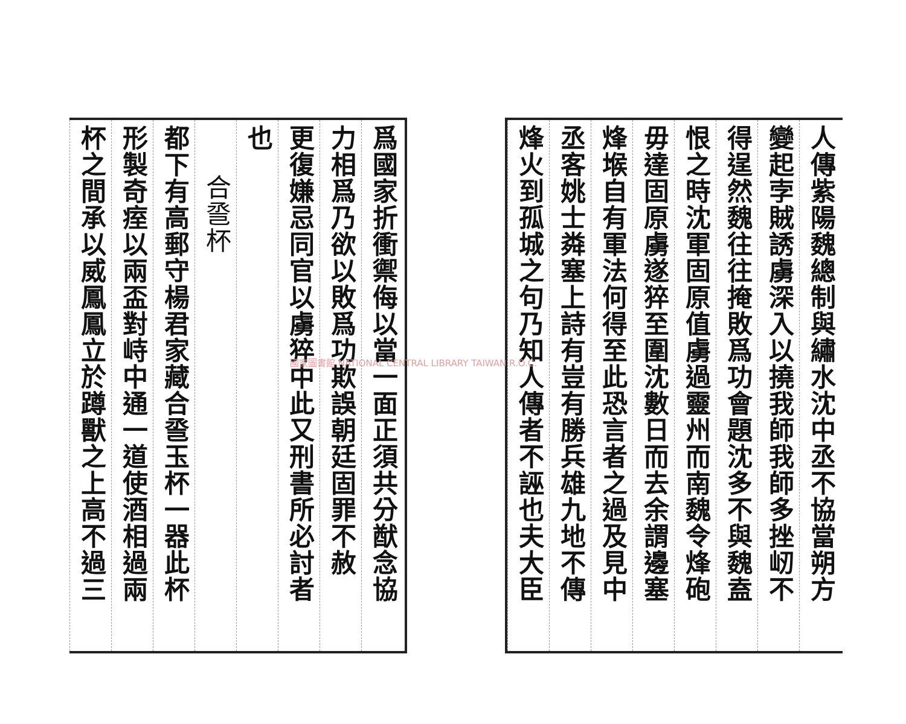人傳紫陽魏總制與繡水沈中丞不協當朔方
變起孛賊誘虜深入以撓我師我師多挫屻不
得逞然魏往往掩敗爲功會題沈多不與魏盍
恨之時沈軍固原值虜過靈州而南魏令烽砲
毋達固原虜遂猝至圍沈數日而去余謂邊塞
烽堠自有軍法何得至此恐言者之過及見中
丞客姚士粦塞上詩有豈有勝兵雄九地不傳
烽火到孤城之句乃知人傳者不誣也夫大臣
爲國家折衝禦侮以當一面正須共分猷念協
力相爲乃欲以敗爲功欺誤朝廷固罪不赦
更復嫌忌同官以虜猝中此又刑書所必討者
也
合巹杯
都下有高郵守楊君家藏合巹玉杯一器此杯
形製奇痓以兩盃對峙中通一道使酒相過兩
杯之間承以威鳳鳳立於蹲獸之上高不過三
國家圖書館 NATIONAL CENTRAL LIBRARY TAIWAN R.O.C.